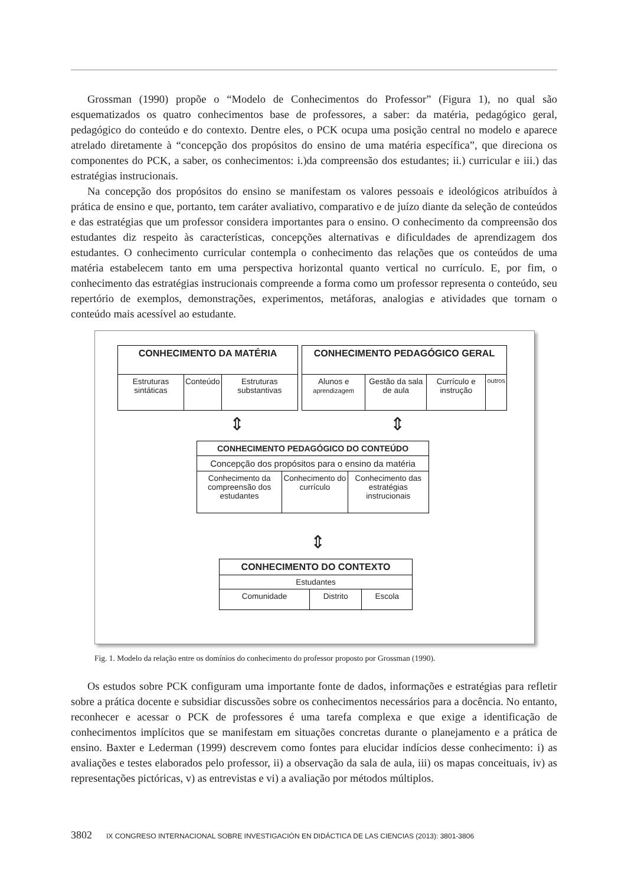Grossman (1990) propõe o “Modelo de Conhecimentos do Professor” (Figura 1), no qual são esquematizados os quatro conhecimentos base de professores, a saber: da matéria, pedagógico geral, pedagógico do conteúdo e do contexto. Dentre eles, o PCK ocupa uma posição central no modelo e aparece atrelado diretamente à “concepção dos propósitos do ensino de uma matéria específica”, que direciona os componentes do PCK, a saber, os conhecimentos: i.)da compreensão dos estudantes; ii.) curricular e iii.) das estratégias instrucionais.
Na concepção dos propósitos do ensino se manifestam os valores pessoais e ideológicos atribuídos à prática de ensino e que, portanto, tem caráter avaliativo, comparativo e de juízo diante da seleção de conteúdos e das estratégias que um professor considera importantes para o ensino. O conhecimento da compreensão dos estudantes diz respeito às características, concepções alternativas e dificuldades de aprendizagem dos estudantes. O conhecimento curricular contempla o conhecimento das relações que os conteúdos de uma matéria estabelecem tanto em uma perspectiva horizontal quanto vertical no currículo. E, por fim, o conhecimento das estratégias instrucionais compreende a forma como um professor representa o conteúdo, seu repertório de exemplos, demonstrações, experimentos, metáforas, analogias e atividades que tornam o conteúdo mais acessível ao estudante.
| CONHECIMENTO DA MATÉRIA | | |
| Estruturas sintáticas | Conteúdo | Estruturas substantivas |
| CONHECIMENTO PEDAGÓGICO GERAL | | | |
| Alunos e aprendizagem | Gestão da sala de aula | Currículo e instrução | outros |
⇕ ⇕
| CONHECIMENTO PEDAGÓGICO DO CONTEÚDO | | |
| Concepção dos propósitos para o ensino da matéria | | |
| Conhecimento da compreensão dos estudantes | Conhecimento do currículo | Conhecimento das estratégias instrucionais |
⇕
| CONHECIMENTO DO CONTEXTO | | |
| Estudantes | | |
| Comunidade | Distrito | Escola |
Fig. 1. Modelo da relação entre os domínios do conhecimento do professor proposto por Grossman (1990).
Os estudos sobre PCK configuram uma importante fonte de dados, informações e estratégias para refletir sobre a prática docente e subsidiar discussões sobre os conhecimentos necessários para a docência. No entanto, reconhecer e acessar o PCK de professores é uma tarefa complexa e que exige a identificação de conhecimentos implícitos que se manifestam em situações concretas durante o planejamento e a prática de ensino. Baxter e Lederman (1999) descrevem como fontes para elucidar indícios desse conhecimento: i) as avaliações e testes elaborados pelo professor, ii) a observação da sala de aula, iii) os mapas conceituais, iv) as representações pictóricas, v) as entrevistas e vi) a avaliação por métodos múltiplos.
3802 IX CONGRESO INTERNACIONAL SOBRE INVESTIGACIÓN EN DIDÁCTICA DE LAS CIENCIAS (2013): 3801-3806